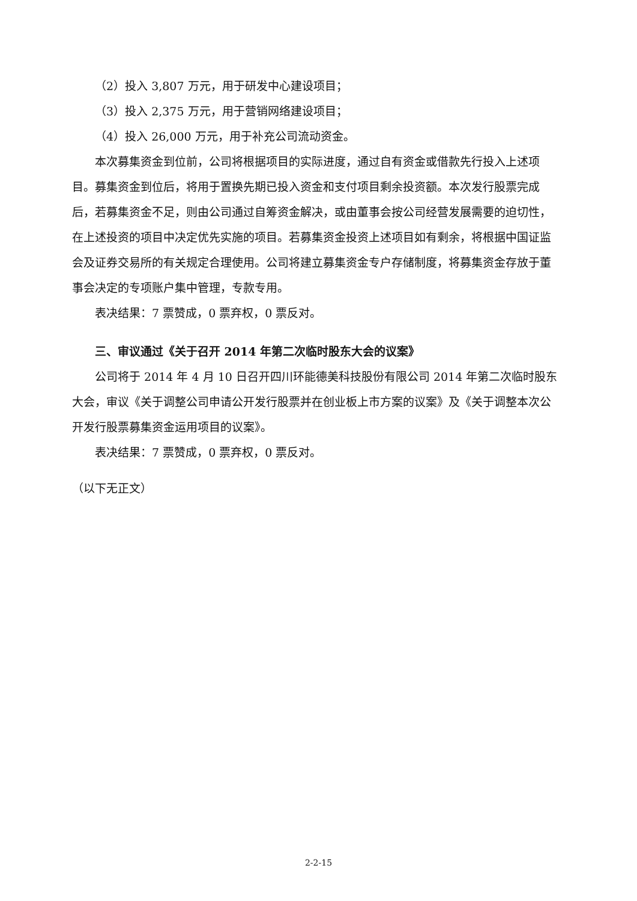（2）投入 3,807 万元，用于研发中心建设项目；
（3）投入 2,375 万元，用于营销网络建设项目；
（4）投入 26,000 万元，用于补充公司流动资金。
本次募集资金到位前，公司将根据项目的实际进度，通过自有资金或借款先行投入上述项目。募集资金到位后，将用于置换先期已投入资金和支付项目剩余投资额。本次发行股票完成后，若募集资金不足，则由公司通过自筹资金解决，或由董事会按公司经营发展需要的迫切性，在上述投资的项目中决定优先实施的项目。若募集资金投资上述项目如有剩余，将根据中国证监会及证券交易所的有关规定合理使用。公司将建立募集资金专户存储制度，将募集资金存放于董事会决定的专项账户集中管理，专款专用。
表决结果：7 票赞成，0 票弃权，0 票反对。
三、审议通过《关于召开 2014 年第二次临时股东大会的议案》
公司将于 2014 年 4 月 10 日召开四川环能德美科技股份有限公司 2014 年第二次临时股东大会，审议《关于调整公司申请公开发行股票并在创业板上市方案的议案》及《关于调整本次公开发行股票募集资金运用项目的议案》。
表决结果：7 票赞成，0 票弃权，0 票反对。
（以下无正文）
2-2-15